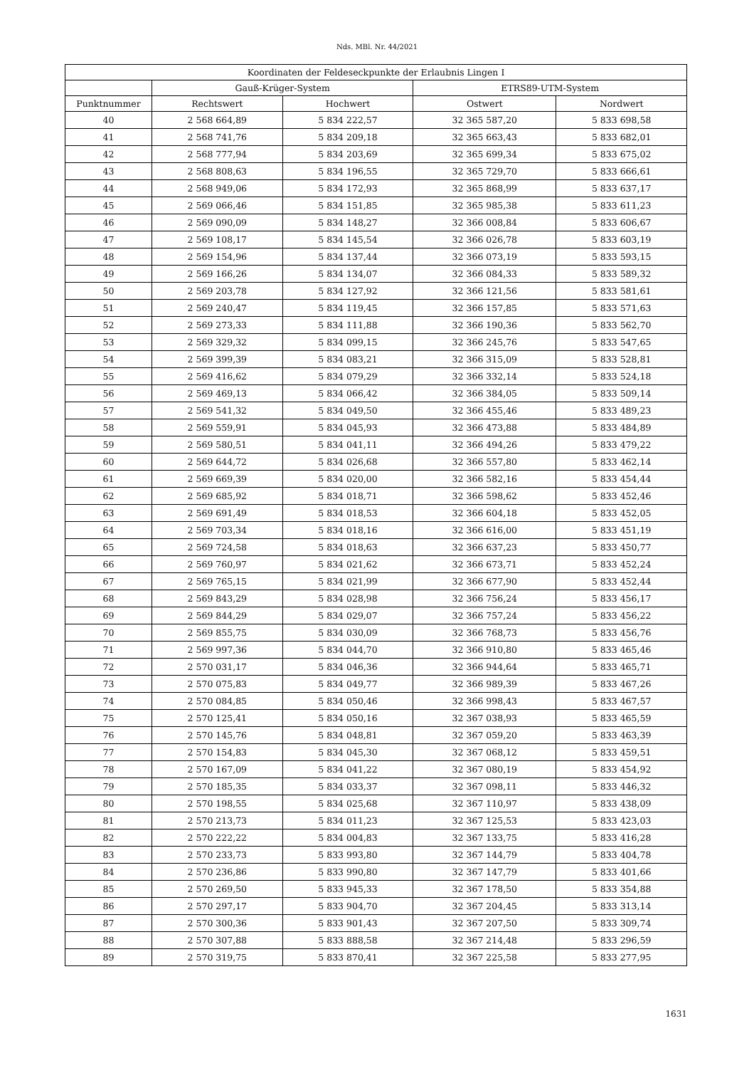Nds. MBl. Nr. 44/2021
| Koordinaten der Feldeseckpunkte der Erlaubnis Lingen I | | | | |
| --- | --- | --- | --- | --- |
| | Gauß-Krüger-System | | ETRS89-UTM-System | |
| Punktnummer | Rechtswert | Hochwert | Ostwert | Nordwert |
| 40 | 2 568 664,89 | 5 834 222,57 | 32 365 587,20 | 5 833 698,58 |
| 41 | 2 568 741,76 | 5 834 209,18 | 32 365 663,43 | 5 833 682,01 |
| 42 | 2 568 777,94 | 5 834 203,69 | 32 365 699,34 | 5 833 675,02 |
| 43 | 2 568 808,63 | 5 834 196,55 | 32 365 729,70 | 5 833 666,61 |
| 44 | 2 568 949,06 | 5 834 172,93 | 32 365 868,99 | 5 833 637,17 |
| 45 | 2 569 066,46 | 5 834 151,85 | 32 365 985,38 | 5 833 611,23 |
| 46 | 2 569 090,09 | 5 834 148,27 | 32 366 008,84 | 5 833 606,67 |
| 47 | 2 569 108,17 | 5 834 145,54 | 32 366 026,78 | 5 833 603,19 |
| 48 | 2 569 154,96 | 5 834 137,44 | 32 366 073,19 | 5 833 593,15 |
| 49 | 2 569 166,26 | 5 834 134,07 | 32 366 084,33 | 5 833 589,32 |
| 50 | 2 569 203,78 | 5 834 127,92 | 32 366 121,56 | 5 833 581,61 |
| 51 | 2 569 240,47 | 5 834 119,45 | 32 366 157,85 | 5 833 571,63 |
| 52 | 2 569 273,33 | 5 834 111,88 | 32 366 190,36 | 5 833 562,70 |
| 53 | 2 569 329,32 | 5 834 099,15 | 32 366 245,76 | 5 833 547,65 |
| 54 | 2 569 399,39 | 5 834 083,21 | 32 366 315,09 | 5 833 528,81 |
| 55 | 2 569 416,62 | 5 834 079,29 | 32 366 332,14 | 5 833 524,18 |
| 56 | 2 569 469,13 | 5 834 066,42 | 32 366 384,05 | 5 833 509,14 |
| 57 | 2 569 541,32 | 5 834 049,50 | 32 366 455,46 | 5 833 489,23 |
| 58 | 2 569 559,91 | 5 834 045,93 | 32 366 473,88 | 5 833 484,89 |
| 59 | 2 569 580,51 | 5 834 041,11 | 32 366 494,26 | 5 833 479,22 |
| 60 | 2 569 644,72 | 5 834 026,68 | 32 366 557,80 | 5 833 462,14 |
| 61 | 2 569 669,39 | 5 834 020,00 | 32 366 582,16 | 5 833 454,44 |
| 62 | 2 569 685,92 | 5 834 018,71 | 32 366 598,62 | 5 833 452,46 |
| 63 | 2 569 691,49 | 5 834 018,53 | 32 366 604,18 | 5 833 452,05 |
| 64 | 2 569 703,34 | 5 834 018,16 | 32 366 616,00 | 5 833 451,19 |
| 65 | 2 569 724,58 | 5 834 018,63 | 32 366 637,23 | 5 833 450,77 |
| 66 | 2 569 760,97 | 5 834 021,62 | 32 366 673,71 | 5 833 452,24 |
| 67 | 2 569 765,15 | 5 834 021,99 | 32 366 677,90 | 5 833 452,44 |
| 68 | 2 569 843,29 | 5 834 028,98 | 32 366 756,24 | 5 833 456,17 |
| 69 | 2 569 844,29 | 5 834 029,07 | 32 366 757,24 | 5 833 456,22 |
| 70 | 2 569 855,75 | 5 834 030,09 | 32 366 768,73 | 5 833 456,76 |
| 71 | 2 569 997,36 | 5 834 044,70 | 32 366 910,80 | 5 833 465,46 |
| 72 | 2 570 031,17 | 5 834 046,36 | 32 366 944,64 | 5 833 465,71 |
| 73 | 2 570 075,83 | 5 834 049,77 | 32 366 989,39 | 5 833 467,26 |
| 74 | 2 570 084,85 | 5 834 050,46 | 32 366 998,43 | 5 833 467,57 |
| 75 | 2 570 125,41 | 5 834 050,16 | 32 367 038,93 | 5 833 465,59 |
| 76 | 2 570 145,76 | 5 834 048,81 | 32 367 059,20 | 5 833 463,39 |
| 77 | 2 570 154,83 | 5 834 045,30 | 32 367 068,12 | 5 833 459,51 |
| 78 | 2 570 167,09 | 5 834 041,22 | 32 367 080,19 | 5 833 454,92 |
| 79 | 2 570 185,35 | 5 834 033,37 | 32 367 098,11 | 5 833 446,32 |
| 80 | 2 570 198,55 | 5 834 025,68 | 32 367 110,97 | 5 833 438,09 |
| 81 | 2 570 213,73 | 5 834 011,23 | 32 367 125,53 | 5 833 423,03 |
| 82 | 2 570 222,22 | 5 834 004,83 | 32 367 133,75 | 5 833 416,28 |
| 83 | 2 570 233,73 | 5 833 993,80 | 32 367 144,79 | 5 833 404,78 |
| 84 | 2 570 236,86 | 5 833 990,80 | 32 367 147,79 | 5 833 401,66 |
| 85 | 2 570 269,50 | 5 833 945,33 | 32 367 178,50 | 5 833 354,88 |
| 86 | 2 570 297,17 | 5 833 904,70 | 32 367 204,45 | 5 833 313,14 |
| 87 | 2 570 300,36 | 5 833 901,43 | 32 367 207,50 | 5 833 309,74 |
| 88 | 2 570 307,88 | 5 833 888,58 | 32 367 214,48 | 5 833 296,59 |
| 89 | 2 570 319,75 | 5 833 870,41 | 32 367 225,58 | 5 833 277,95 |
1631